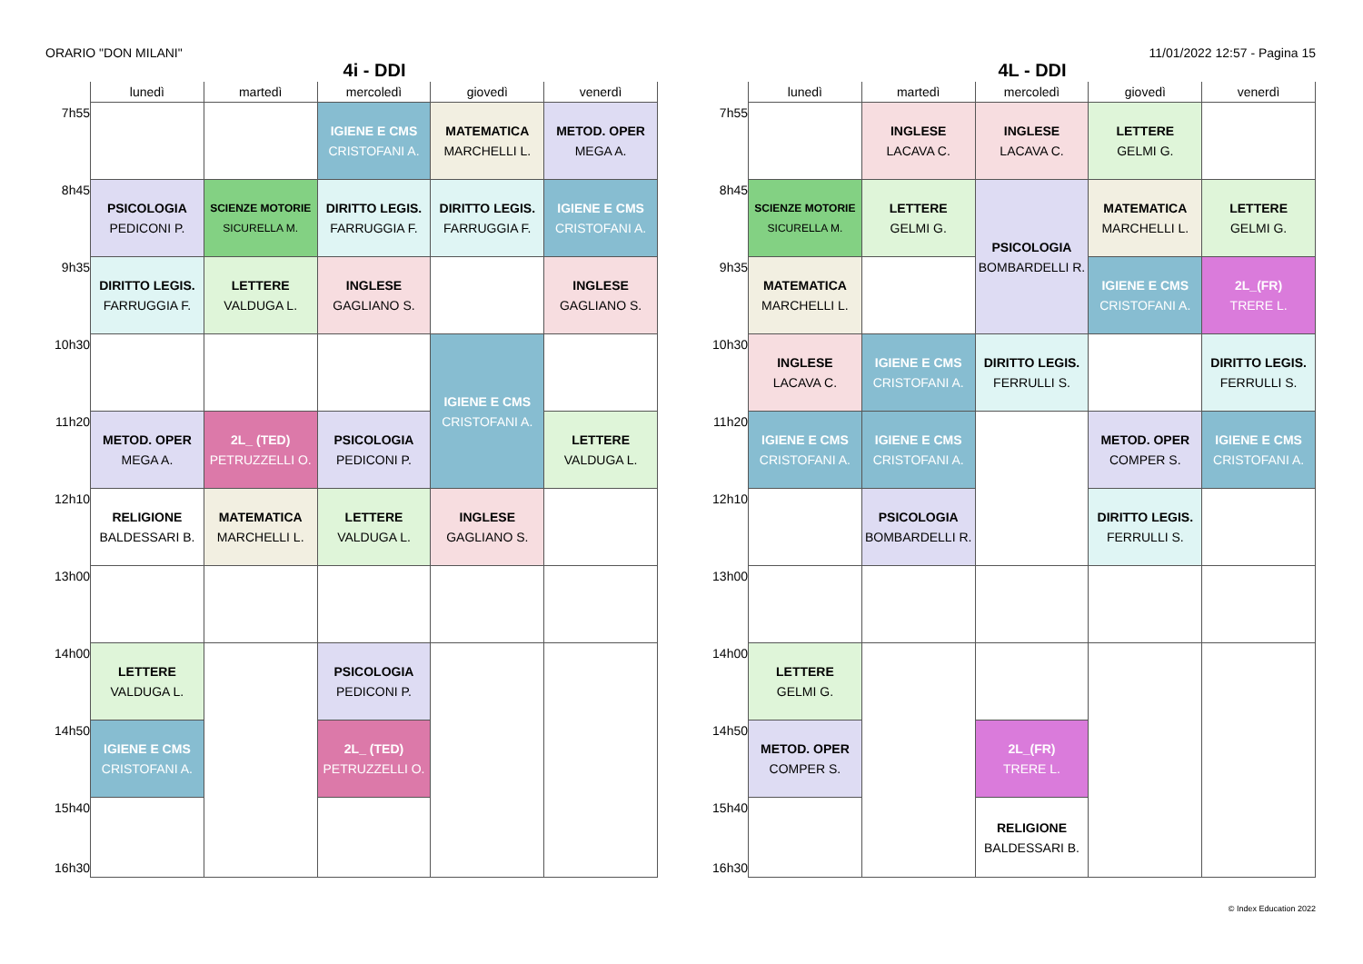ORARIO "DON MILANI" 11/01/2022 12:57 - Pagina 15
4i - DDI
| | lunedì | martedì | mercoledì | giovedì | venerdì |
| --- | --- | --- | --- | --- | --- |
| 7h55 | | | IGIENE E CMS CRISTOFANI A. | MATEMATICA MARCHELLI L. | METOD. OPER MEGA A. |
| 8h45 | PSICOLOGIA PEDICONI P. | SCIENZE MOTORIE SICURELLA M. | DIRITTO LEGIS. FARRUGGIA F. | DIRITTO LEGIS. FARRUGGIA F. | IGIENE E CMS CRISTOFANI A. |
| 9h35 | DIRITTO LEGIS. FARRUGGIA F. | LETTERE VALDUGA L. | INGLESE GAGLIANO S. | | INGLESE GAGLIANO S. |
| 10h30 | | | | IGIENE E CMS CRISTOFANI A. | |
| 11h20 | METOD. OPER MEGA A. | 2L_ (TED) PETRUZZELLI O. | PSICOLOGIA PEDICONI P. | | LETTERE VALDUGA L. |
| 12h10 | RELIGIONE BALDESSARI B. | MATEMATICA MARCHELLI L. | LETTERE VALDUGA L. | INGLESE GAGLIANO S. | |
| 13h00 | | | | | |
| 14h00 | LETTERE VALDUGA L. | | PSICOLOGIA PEDICONI P. | | |
| 14h50 | IGIENE E CMS CRISTOFANI A. | | 2L_ (TED) PETRUZZELLI O. | | |
| 15h40 16h30 | | | | | |
4L - DDI
| | lunedì | martedì | mercoledì | giovedì | venerdì |
| --- | --- | --- | --- | --- | --- |
| 7h55 | | INGLESE LACAVA C. | INGLESE LACAVA C. | LETTERE GELMI G. | |
| 8h45 | SCIENZE MOTORIE SICURELLA M. | LETTERE GELMI G. | PSICOLOGIA BOMBARDELLI R. | MATEMATICA MARCHELLI L. | LETTERE GELMI G. |
| 9h35 | MATEMATICA MARCHELLI L. | | | IGIENE E CMS CRISTOFANI A. | 2L_(FR) TRERE L. |
| 10h30 | INGLESE LACAVA C. | IGIENE E CMS CRISTOFANI A. | DIRITTO LEGIS. FERRULLI S. | | DIRITTO LEGIS. FERRULLI S. |
| 11h20 | IGIENE E CMS CRISTOFANI A. | IGIENE E CMS CRISTOFANI A. | | METOD. OPER COMPER S. | IGIENE E CMS CRISTOFANI A. |
| 12h10 | | PSICOLOGIA BOMBARDELLI R. | | DIRITTO LEGIS. FERRULLI S. | |
| 13h00 | | | | | |
| 14h00 | LETTERE GELMI G. | | | | |
| 14h50 | METOD. OPER COMPER S. | | 2L_(FR) TRERE L. | | |
| 15h40 16h30 | | | RELIGIONE BALDESSARI B. | | |
© Index Education 2022